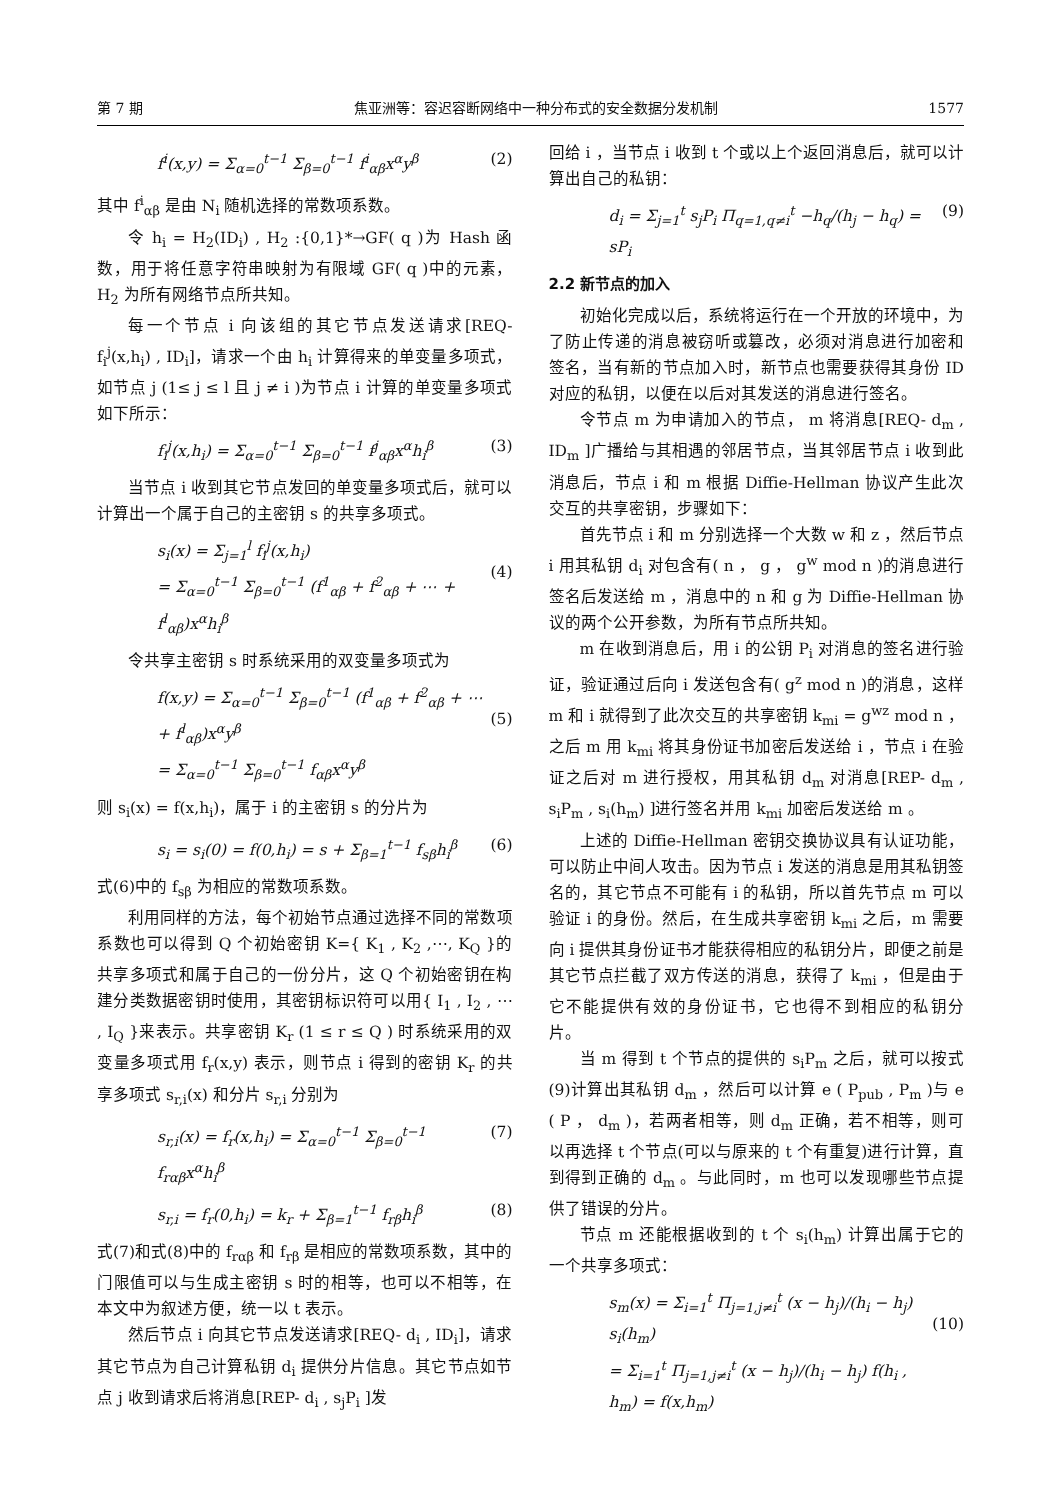第 7 期 焦亚洲等：容迟容断网络中一种分布式的安全数据分发机制 1577
f<sup>i</sup>(x,y) = Σ<sub>α=0</sub><sup>t−1</sup> Σ<sub>β=0</sub><sup>t−1</sup> f<sup>i</sup><sub>αβ</sub>x<sup>α</sup>y<sup>β</sup> (2)
其中 f<sup>i</sup><sub>αβ</sub> 是由 N<sub>i</sub> 随机选择的常数项系数。
令 h<sub>i</sub> = H<sub>2</sub>(ID<sub>i</sub>) , H<sub>2</sub> :{0,1}*→GF( q )为 Hash 函数，用于将任意字符串映射为有限域 GF( q )中的元素， H<sub>2</sub> 为所有网络节点所共知。
每一个节点 i 向该组的其它节点发送请求[REQ- f<sub>i</sub><sup>j</sup>(x,h<sub>i</sub>) , ID<sub>i</sub>]，请求一个由 h<sub>i</sub> 计算得来的单变量多项式，如节点 j (1≤ j ≤ l 且 j ≠ i )为节点 i 计算的单变量多项式如下所示：
f<sub>i</sub><sup>j</sup>(x,h<sub>i</sub>) = Σ<sub>α=0</sub><sup>t−1</sup> Σ<sub>β=0</sub><sup>t−1</sup> f<sup>j</sup><sub>αβ</sub>x<sup>α</sup>h<sub>i</sub><sup>β</sup> (3)
当节点 i 收到其它节点发回的单变量多项式后，就可以计算出一个属于自己的主密钥 s 的共享多项式。
s<sub>i</sub>(x) = Σ<sub>j=1</sub><sup>l</sup> f<sub>i</sub><sup>j</sup>(x,h<sub>i</sub>)
= Σ<sub>α=0</sub><sup>t−1</sup> Σ<sub>β=0</sub><sup>t−1</sup> (f<sup>1</sup><sub>αβ</sub> + f<sup>2</sup><sub>αβ</sub> + ⋯ + f<sup>l</sup><sub>αβ</sub>)x<sup>α</sup>h<sub>i</sub><sup>β</sup>
(4)
令共享主密钥 s 时系统采用的双变量多项式为
f(x,y) = Σ<sub>α=0</sub><sup>t−1</sup> Σ<sub>β=0</sub><sup>t−1</sup> (f<sup>1</sup><sub>αβ</sub> + f<sup>2</sup><sub>αβ</sub> + ⋯ + f<sup>l</sup><sub>αβ</sub>)x<sup>α</sup>y<sup>β</sup>
= Σ<sub>α=0</sub><sup>t−1</sup> Σ<sub>β=0</sub><sup>t−1</sup> f<sub>αβ</sub>x<sup>α</sup>y<sup>β</sup>
(5)
则 s<sub>i</sub>(x) = f(x,h<sub>i</sub>)，属于 i 的主密钥 s 的分片为
s<sub>i</sub> = s<sub>i</sub>(0) = f(0,h<sub>i</sub>) = s + Σ<sub>β=1</sub><sup>t−1</sup> f<sub>sβ</sub>h<sub>i</sub><sup>β</sup> (6)
式(6)中的 f<sub>sβ</sub> 为相应的常数项系数。
利用同样的方法，每个初始节点通过选择不同的常数项系数也可以得到 Q 个初始密钥 K={ K<sub>1</sub> , K<sub>2</sub> ,⋯, K<sub>Q</sub> }的共享多项式和属于自己的一份分片，这 Q 个初始密钥在构建分类数据密钥时使用，其密钥标识符可以用{ I<sub>1</sub> , I<sub>2</sub> , ⋯ , I<sub>Q</sub> }来表示。共享密钥 K<sub>r</sub> (1 ≤ r ≤ Q ) 时系统采用的双变量多项式用 f<sub>r</sub>(x,y) 表示，则节点 i 得到的密钥 K<sub>r</sub> 的共享多项式 s<sub>r,i</sub>(x) 和分片 s<sub>r,i</sub> 分别为
s<sub>r,i</sub>(x) = f<sub>r</sub>(x,h<sub>i</sub>) = Σ<sub>α=0</sub><sup>t−1</sup> Σ<sub>β=0</sub><sup>t−1</sup> f<sub>rαβ</sub>x<sup>α</sup>h<sub>i</sub><sup>β</sup> (7)
s<sub>r,i</sub> = f<sub>r</sub>(0,h<sub>i</sub>) = k<sub>r</sub> + Σ<sub>β=1</sub><sup>t−1</sup> f<sub>rβ</sub>h<sub>i</sub><sup>β</sup> (8)
式(7)和式(8)中的 f<sub>rαβ</sub> 和 f<sub>rβ</sub> 是相应的常数项系数，其中的门限值可以与生成主密钥 s 时的相等，也可以不相等，在本文中为叙述方便，统一以 t 表示。
然后节点 i 向其它节点发送请求[REQ- d<sub>i</sub> , ID<sub>i</sub>]，请求其它节点为自己计算私钥 d<sub>i</sub> 提供分片信息。其它节点如节点 j 收到请求后将消息[REP- d<sub>i</sub> , s<sub>j</sub>P<sub>i</sub> ]发
回给 i ，当节点 i 收到 t 个或以上个返回消息后，就可以计算出自己的私钥：
d<sub>i</sub> = Σ<sub>j=1</sub><sup>t</sup> s<sub>j</sub>P<sub>i</sub> Π<sub>q=1,q≠i</sub><sup>t</sup> −h<sub>q</sub>/(h<sub>j</sub> − h<sub>q</sub>) = sP<sub>i</sub> (9)
2.2 新节点的加入
初始化完成以后，系统将运行在一个开放的环境中，为了防止传递的消息被窃听或篡改，必须对消息进行加密和签名，当有新的节点加入时，新节点也需要获得其身份 ID 对应的私钥，以便在以后对其发送的消息进行签名。
令节点 m 为申请加入的节点， m 将消息[REQ- d<sub>m</sub> , ID<sub>m</sub> ]广播给与其相遇的邻居节点，当其邻居节点 i 收到此消息后，节点 i 和 m 根据 Diffie-Hellman 协议产生此次交互的共享密钥，步骤如下：
首先节点 i 和 m 分别选择一个大数 w 和 z ，然后节点 i 用其私钥 d<sub>i</sub> 对包含有( n ， g ， g<sup>w</sup> mod n )的消息进行签名后发送给 m ，消息中的 n 和 g 为 Diffie-Hellman 协议的两个公开参数，为所有节点所共知。
m 在收到消息后，用 i 的公钥 P<sub>i</sub> 对消息的签名进行验证，验证通过后向 i 发送包含有( g<sup>z</sup> mod n )的消息，这样 m 和 i 就得到了此次交互的共享密钥 k<sub>mi</sub> = g<sup>wz</sup> mod n ，之后 m 用 k<sub>mi</sub> 将其身份证书加密后发送给 i ，节点 i 在验证之后对 m 进行授权，用其私钥 d<sub>m</sub> 对消息[REP- d<sub>m</sub> , s<sub>i</sub>P<sub>m</sub> , s<sub>i</sub>(h<sub>m</sub>) ]进行签名并用 k<sub>mi</sub> 加密后发送给 m 。
上述的 Diffie-Hellman 密钥交换协议具有认证功能，可以防止中间人攻击。因为节点 i 发送的消息是用其私钥签名的，其它节点不可能有 i 的私钥，所以首先节点 m 可以验证 i 的身份。然后，在生成共享密钥 k<sub>mi</sub> 之后，m 需要向 i 提供其身份证书才能获得相应的私钥分片，即便之前是其它节点拦截了双方传送的消息，获得了 k<sub>mi</sub> ，但是由于它不能提供有效的身份证书，它也得不到相应的私钥分片。
当 m 得到 t 个节点的提供的 s<sub>i</sub>P<sub>m</sub> 之后，就可以按式(9)计算出其私钥 d<sub>m</sub> ，然后可以计算 e ( P<sub>pub</sub> , P<sub>m</sub> )与 e ( P ， d<sub>m</sub> )，若两者相等，则 d<sub>m</sub> 正确，若不相等，则可以再选择 t 个节点(可以与原来的 t 个有重复)进行计算，直到得到正确的 d<sub>m</sub> 。与此同时，m 也可以发现哪些节点提供了错误的分片。
节点 m 还能根据收到的 t 个 s<sub>i</sub>(h<sub>m</sub>) 计算出属于它的一个共享多项式：
s<sub>m</sub>(x) = Σ<sub>i=1</sub><sup>t</sup> Π<sub>j=1,j≠i</sub><sup>t</sup> (x − h<sub>j</sub>)/(h<sub>i</sub> − h<sub>j</sub>) s<sub>i</sub>(h<sub>m</sub>)
= Σ<sub>i=1</sub><sup>t</sup> Π<sub>j=1,j≠i</sub><sup>t</sup> (x − h<sub>j</sub>)/(h<sub>i</sub> − h<sub>j</sub>) f(h<sub>i</sub> , h<sub>m</sub>) = f(x,h<sub>m</sub>)
(10)